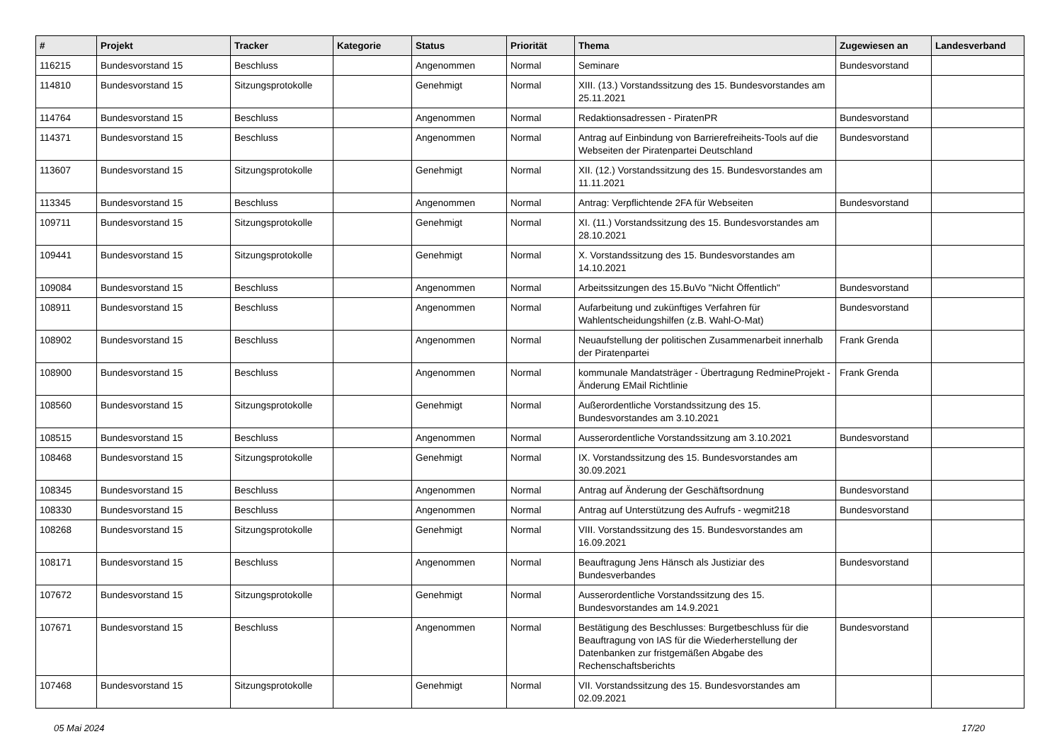| # | Projekt | Tracker | Kategorie | Status | Priorität | Thema | Zugewiesen an | Landesverband |
| --- | --- | --- | --- | --- | --- | --- | --- | --- |
| 116215 | Bundesvorstand 15 | Beschluss | | Angenommen | Normal | Seminare | Bundesvorstand | |
| 114810 | Bundesvorstand 15 | Sitzungsprotokolle | | Genehmigt | Normal | XIII. (13.) Vorstandssitzung des 15. Bundesvorstandes am 25.11.2021 | | |
| 114764 | Bundesvorstand 15 | Beschluss | | Angenommen | Normal | Redaktionsadressen - PiratenPR | Bundesvorstand | |
| 114371 | Bundesvorstand 15 | Beschluss | | Angenommen | Normal | Antrag auf Einbindung von Barrierefreiheits-Tools auf die Webseiten der Piratenpartei Deutschland | Bundesvorstand | |
| 113607 | Bundesvorstand 15 | Sitzungsprotokolle | | Genehmigt | Normal | XII. (12.) Vorstandssitzung des 15. Bundesvorstandes am 11.11.2021 | | |
| 113345 | Bundesvorstand 15 | Beschluss | | Angenommen | Normal | Antrag: Verpflichtende 2FA für Webseiten | Bundesvorstand | |
| 109711 | Bundesvorstand 15 | Sitzungsprotokolle | | Genehmigt | Normal | XI. (11.) Vorstandssitzung des 15. Bundesvorstandes am 28.10.2021 | | |
| 109441 | Bundesvorstand 15 | Sitzungsprotokolle | | Genehmigt | Normal | X. Vorstandssitzung des 15. Bundesvorstandes am 14.10.2021 | | |
| 109084 | Bundesvorstand 15 | Beschluss | | Angenommen | Normal | Arbeitssitzungen des 15.BuVo "Nicht Öffentlich" | Bundesvorstand | |
| 108911 | Bundesvorstand 15 | Beschluss | | Angenommen | Normal | Aufarbeitung und zukünftiges Verfahren für Wahlentscheidungshilfen (z.B. Wahl-O-Mat) | Bundesvorstand | |
| 108902 | Bundesvorstand 15 | Beschluss | | Angenommen | Normal | Neuaufstellung der politischen Zusammenarbeit innerhalb der Piratenpartei | Frank Grenda | |
| 108900 | Bundesvorstand 15 | Beschluss | | Angenommen | Normal | kommunale Mandatsträger - Übertragung RedmineProjekt - Änderung EMail Richtlinie | Frank Grenda | |
| 108560 | Bundesvorstand 15 | Sitzungsprotokolle | | Genehmigt | Normal | Außerordentliche Vorstandssitzung des 15. Bundesvorstandes am 3.10.2021 | | |
| 108515 | Bundesvorstand 15 | Beschluss | | Angenommen | Normal | Ausserordentliche Vorstandssitzung am 3.10.2021 | Bundesvorstand | |
| 108468 | Bundesvorstand 15 | Sitzungsprotokolle | | Genehmigt | Normal | IX. Vorstandssitzung des 15. Bundesvorstandes am 30.09.2021 | | |
| 108345 | Bundesvorstand 15 | Beschluss | | Angenommen | Normal | Antrag auf Änderung der Geschäftsordnung | Bundesvorstand | |
| 108330 | Bundesvorstand 15 | Beschluss | | Angenommen | Normal | Antrag auf Unterstützung des Aufrufs - wegmit218 | Bundesvorstand | |
| 108268 | Bundesvorstand 15 | Sitzungsprotokolle | | Genehmigt | Normal | VIII. Vorstandssitzung des 15. Bundesvorstandes am 16.09.2021 | | |
| 108171 | Bundesvorstand 15 | Beschluss | | Angenommen | Normal | Beauftragung Jens Hänsch als Justiziar des Bundesverbandes | Bundesvorstand | |
| 107672 | Bundesvorstand 15 | Sitzungsprotokolle | | Genehmigt | Normal | Ausserordentliche Vorstandssitzung des 15. Bundesvorstandes am 14.9.2021 | | |
| 107671 | Bundesvorstand 15 | Beschluss | | Angenommen | Normal | Bestätigung des Beschlusses: Burgetbeschluss für die Beauftragung von IAS für die Wiederherstellung der Datenbanken zur fristgemäßen Abgabe des Rechenschaftsberichts | Bundesvorstand | |
| 107468 | Bundesvorstand 15 | Sitzungsprotokolle | | Genehmigt | Normal | VII. Vorstandssitzung des 15. Bundesvorstandes am 02.09.2021 | | |
05 Mai 2024 17/20